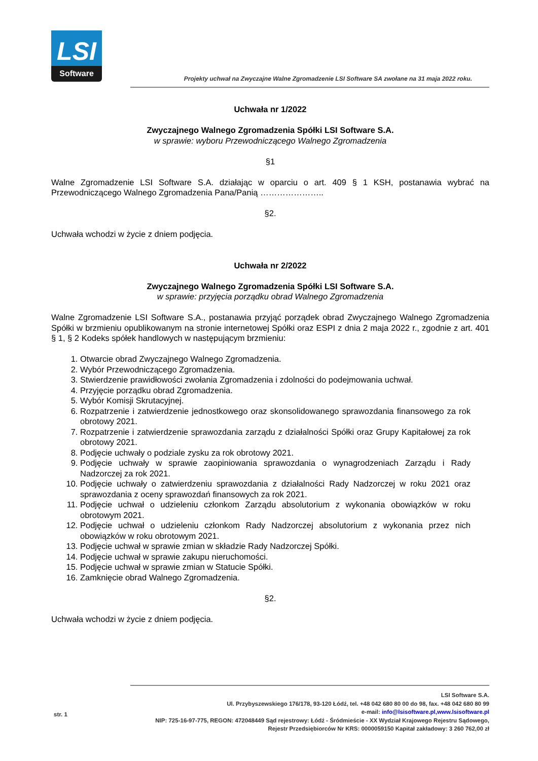LSI
Software
Projekty uchwał na Zwyczajne Walne Zgromadzenie LSI Software SA zwołane na 31 maja 2022 roku.
Uchwała nr 1/2022
Zwyczajnego Walnego Zgromadzenia Spółki LSI Software S.A.
w sprawie: wyboru Przewodniczącego Walnego Zgromadzenia
§1
Walne Zgromadzenie LSI Software S.A. działając w oparciu o art. 409 § 1 KSH, postanawia wybrać na Przewodniczącego Walnego Zgromadzenia Pana/Panią …………………..
§2.
Uchwała wchodzi w życie z dniem podjęcia.
Uchwała nr 2/2022
Zwyczajnego Walnego Zgromadzenia Spółki LSI Software S.A.
w sprawie: przyjęcia porządku obrad Walnego Zgromadzenia
Walne Zgromadzenie LSI Software S.A., postanawia przyjąć porządek obrad Zwyczajnego Walnego Zgromadzenia Spółki w brzmieniu opublikowanym na stronie internetowej Spółki oraz ESPI z dnia 2 maja 2022 r., zgodnie z art. 401 § 1, § 2 Kodeks spółek handlowych w następującym brzmieniu:
1. Otwarcie obrad Zwyczajnego Walnego Zgromadzenia.
2. Wybór Przewodniczącego Zgromadzenia.
3. Stwierdzenie prawidłowości zwołania Zgromadzenia i zdolności do podejmowania uchwał.
4. Przyjęcie porządku obrad Zgromadzenia.
5. Wybór Komisji Skrutacyjnej.
6. Rozpatrzenie i zatwierdzenie jednostkowego oraz skonsolidowanego sprawozdania finansowego za rok obrotowy 2021.
7. Rozpatrzenie i zatwierdzenie sprawozdania zarządu z działalności Spółki oraz Grupy Kapitałowej za rok obrotowy 2021.
8. Podjęcie uchwały o podziale zysku za rok obrotowy 2021.
9. Podjęcie uchwały w sprawie zaopiniowania sprawozdania o wynagrodzeniach Zarządu i Rady Nadzorczej za rok 2021.
10. Podjęcie uchwały o zatwierdzeniu sprawozdania z działalności Rady Nadzorczej w roku 2021 oraz sprawozdania z oceny sprawozdań finansowych za rok 2021.
11. Podjęcie uchwał o udzieleniu członkom Zarządu absolutorium z wykonania obowiązków w roku obrotowym 2021.
12. Podjęcie uchwał o udzieleniu członkom Rady Nadzorczej absolutorium z wykonania przez nich obowiązków w roku obrotowym 2021.
13. Podjęcie uchwał w sprawie zmian w składzie Rady Nadzorczej Spółki.
14. Podjęcie uchwał w sprawie zakupu nieruchomości.
15. Podjęcie uchwał w sprawie zmian w Statucie Spółki.
16. Zamknięcie obrad Walnego Zgromadzenia.
§2.
Uchwała wchodzi w życie z dniem podjęcia.
LSI Software S.A.
Ul. Przybyszewskiego 176/178, 93-120 Łódź, tel. +48 042 680 80 00 do 98, fax. +48 042 680 80 99
e-mail: info@lsisoftware.pl,www.lsisoftware.pl
NIP: 725-16-97-775, REGON: 472048449 Sąd rejestrowy: Łódź - Śródmieście - XX Wydział Krajowego Rejestru Sądowego,
Rejestr Przedsiębiorców Nr KRS: 0000059150 Kapitał zakładowy: 3 260 762,00 zł
str. 1